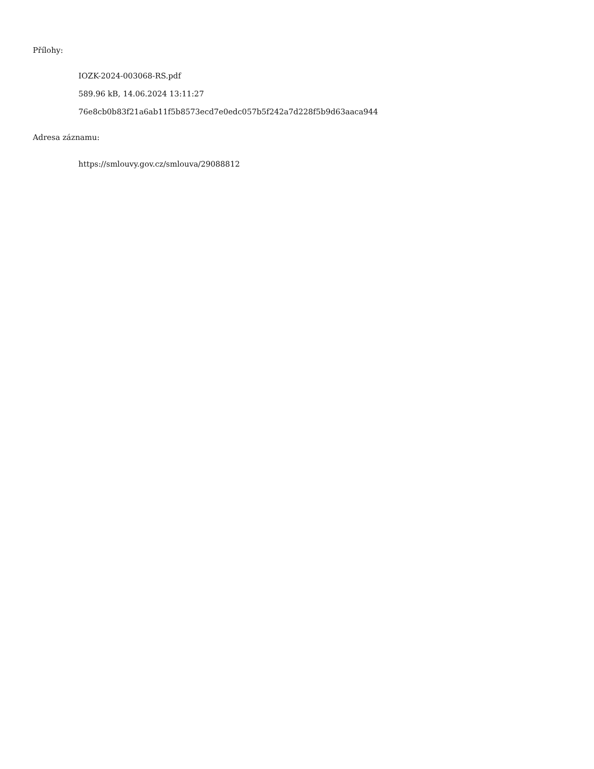Přílohy:
IOZK-2024-003068-RS.pdf
589.96 kB, 14.06.2024 13:11:27
76e8cb0b83f21a6ab11f5b8573ecd7e0edc057b5f242a7d228f5b9d63aaca944
Adresa záznamu:
https://smlouvy.gov.cz/smlouva/29088812